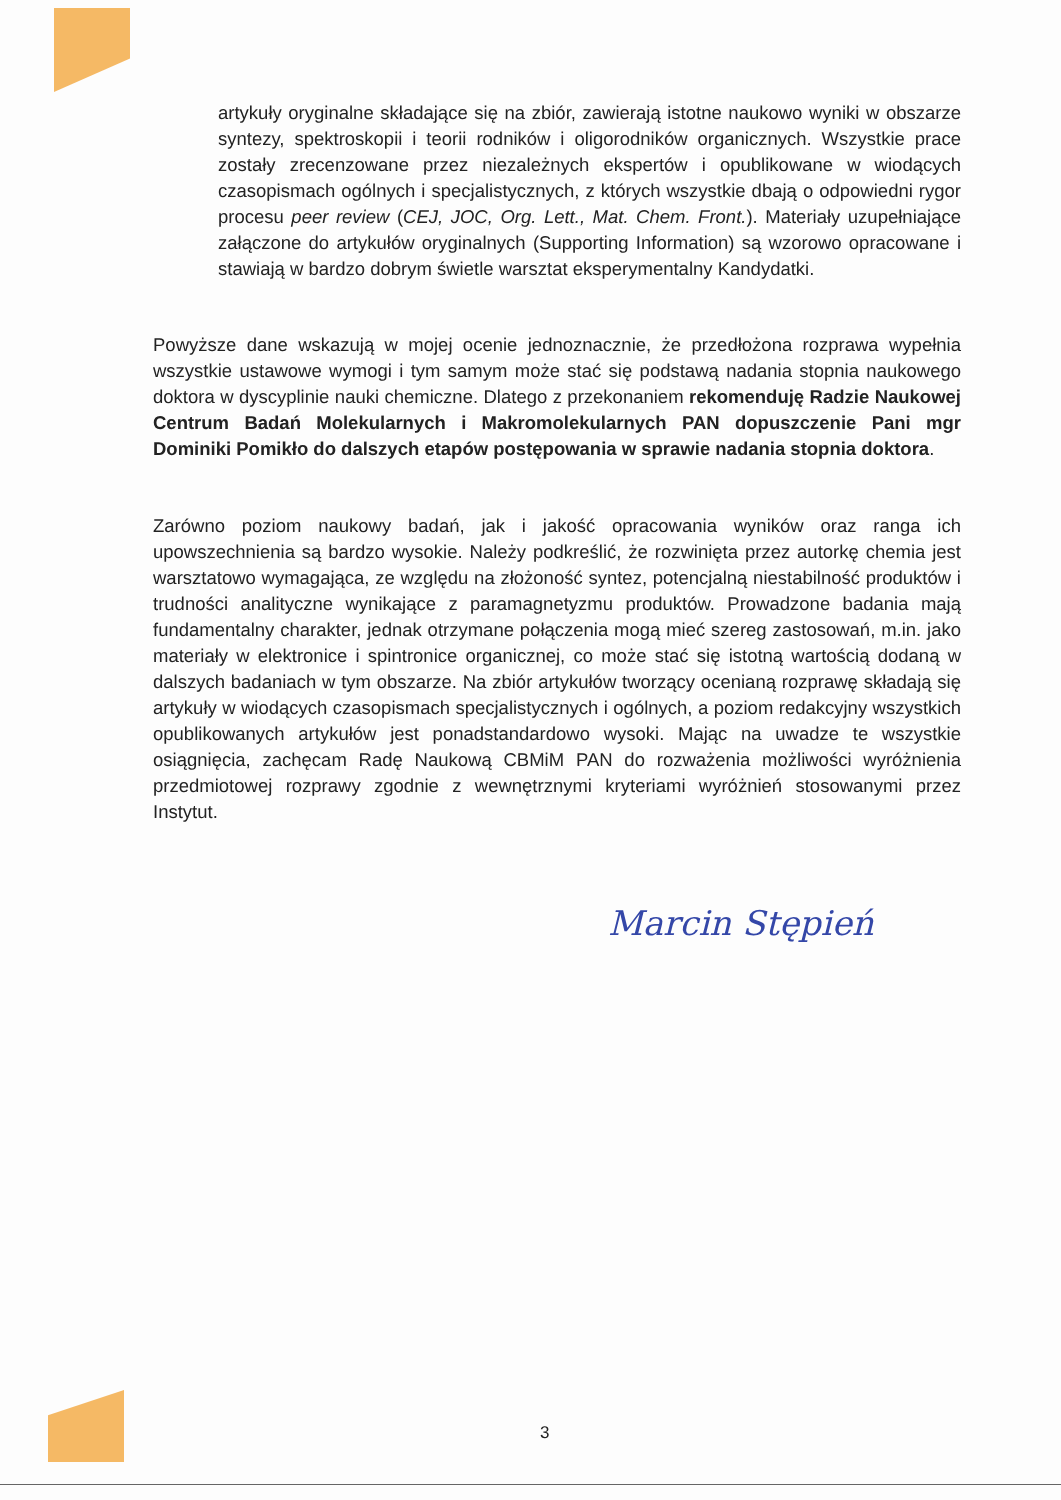artykuły oryginalne składające się na zbiór, zawierają istotne naukowo wyniki w obszarze syntezy, spektroskopii i teorii rodników i oligorodników organicznych. Wszystkie prace zostały zrecenzowane przez niezależnych ekspertów i opublikowane w wiodących czasopismach ogólnych i specjalistycznych, z których wszystkie dbają o odpowiedni rygor procesu peer review (CEJ, JOC, Org. Lett., Mat. Chem. Front.). Materiały uzupełniające załączone do artykułów oryginalnych (Supporting Information) są wzorowo opracowane i stawiają w bardzo dobrym świetle warsztat eksperymentalny Kandydatki.
Powyższe dane wskazują w mojej ocenie jednoznacznie, że przedłożona rozprawa wypełnia wszystkie ustawowe wymogi i tym samym może stać się podstawą nadania stopnia naukowego doktora w dyscyplinie nauki chemiczne. Dlatego z przekonaniem rekomenduję Radzie Naukowej Centrum Badań Molekularnych i Makromolekularnych PAN dopuszczenie Pani mgr Dominiki Pomikło do dalszych etapów postępowania w sprawie nadania stopnia doktora.
Zarówno poziom naukowy badań, jak i jakość opracowania wyników oraz ranga ich upowszechnienia są bardzo wysokie. Należy podkreślić, że rozwinięta przez autorkę chemia jest warsztatowo wymagająca, ze względu na złożoność syntez, potencjalną niestabilność produktów i trudności analityczne wynikające z paramagnetyzmu produktów. Prowadzone badania mają fundamentalny charakter, jednak otrzymane połączenia mogą mieć szereg zastosowań, m.in. jako materiały w elektronice i spintronice organicznej, co może stać się istotną wartością dodaną w dalszych badaniach w tym obszarze. Na zbiór artykułów tworzący ocenianą rozprawę składają się artykuły w wiodących czasopismach specjalistycznych i ogólnych, a poziom redakcyjny wszystkich opublikowanych artykułów jest ponadstandardowo wysoki. Mając na uwadze te wszystkie osiągnięcia, zachęcam Radę Naukową CBMiM PAN do rozważenia możliwości wyróżnienia przedmiotowej rozprawy zgodnie z wewnętrznymi kryteriami wyróżnień stosowanymi przez Instytut.
Marcin Stępień
3